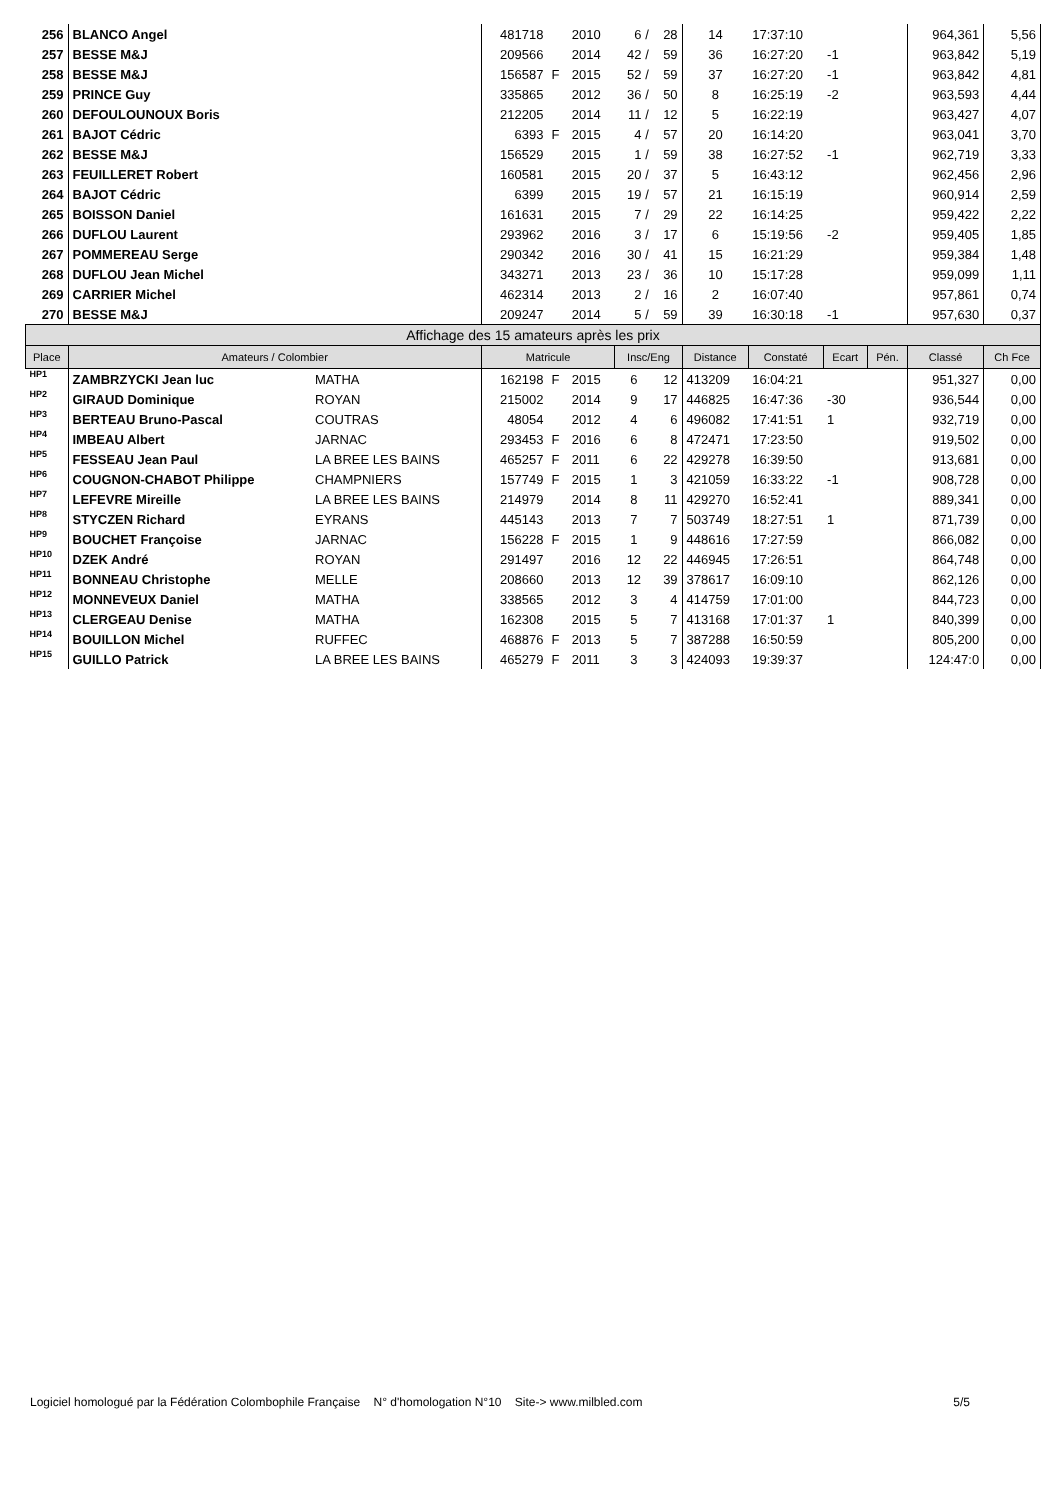| 256 | BLANCO Angel | | 481718 | | 2010 | 6 / | 28 | 14 | 17:37:10 | | | 964,361 | 5,56 |
| 257 | BESSE M&J | | 209566 | | 2014 | 42 / | 59 | 36 | 16:27:20 | -1 | | 963,842 | 5,19 |
| 258 | BESSE M&J | | 156587 | F | 2015 | 52 / | 59 | 37 | 16:27:20 | -1 | | 963,842 | 4,81 |
| 259 | PRINCE Guy | | 335865 | | 2012 | 36 / | 50 | 8 | 16:25:19 | -2 | | 963,593 | 4,44 |
| 260 | DEFOULOUNOUX Boris | | 212205 | | 2014 | 11 / | 12 | 5 | 16:22:19 | | | 963,427 | 4,07 |
| 261 | BAJOT Cédric | | 6393 | F | 2015 | 4 / | 57 | 20 | 16:14:20 | | | 963,041 | 3,70 |
| 262 | BESSE M&J | | 156529 | | 2015 | 1 / | 59 | 38 | 16:27:52 | -1 | | 962,719 | 3,33 |
| 263 | FEUILLERET Robert | | 160581 | | 2015 | 20 / | 37 | 5 | 16:43:12 | | | 962,456 | 2,96 |
| 264 | BAJOT Cédric | | 6399 | | 2015 | 19 / | 57 | 21 | 16:15:19 | | | 960,914 | 2,59 |
| 265 | BOISSON Daniel | | 161631 | | 2015 | 7 / | 29 | 22 | 16:14:25 | | | 959,422 | 2,22 |
| 266 | DUFLOU Laurent | | 293962 | | 2016 | 3 / | 17 | 6 | 15:19:56 | -2 | | 959,405 | 1,85 |
| 267 | POMMEREAU Serge | | 290342 | | 2016 | 30 / | 41 | 15 | 16:21:29 | | | 959,384 | 1,48 |
| 268 | DUFLOU Jean Michel | | 343271 | | 2013 | 23 / | 36 | 10 | 15:17:28 | | | 959,099 | 1,11 |
| 269 | CARRIER Michel | | 462314 | | 2013 | 2 / | 16 | 2 | 16:07:40 | | | 957,861 | 0,74 |
| 270 | BESSE M&J | | 209247 | | 2014 | 5 / | 59 | 39 | 16:30:18 | -1 | | 957,630 | 0,37 |
| Affichage des 15 amateurs après les prix | | | | | | | | | | | | | |
| Place | Amateurs / Colombier | | Matricule | | | Insc/Eng | | Distance | Constaté | Ecart | Pén. | Classé | Ch Fce |
| HP1 | ZAMBRZYCKI Jean luc | MATHA | 162198 | F | 2015 | 6 | 12 | 413209 | 16:04:21 | | | 951,327 | 0,00 |
| HP2 | GIRAUD Dominique | ROYAN | 215002 | | 2014 | 9 | 17 | 446825 | 16:47:36 | -30 | | 936,544 | 0,00 |
| HP3 | BERTEAU Bruno-Pascal | COUTRAS | 48054 | | 2012 | 4 | 6 | 496082 | 17:41:51 | 1 | | 932,719 | 0,00 |
| HP4 | IMBEAU Albert | JARNAC | 293453 | F | 2016 | 6 | 8 | 472471 | 17:23:50 | | | 919,502 | 0,00 |
| HP5 | FESSEAU Jean Paul | LA BREE LES BAINS | 465257 | F | 2011 | 6 | 22 | 429278 | 16:39:50 | | | 913,681 | 0,00 |
| HP6 | COUGNON-CHABOT Philippe | CHAMPNIERS | 157749 | F | 2015 | 1 | 3 | 421059 | 16:33:22 | -1 | | 908,728 | 0,00 |
| HP7 | LEFEVRE Mireille | LA BREE LES BAINS | 214979 | | 2014 | 8 | 11 | 429270 | 16:52:41 | | | 889,341 | 0,00 |
| HP8 | STYCZEN Richard | EYRANS | 445143 | | 2013 | 7 | 7 | 503749 | 18:27:51 | 1 | | 871,739 | 0,00 |
| HP9 | BOUCHET Françoise | JARNAC | 156228 | F | 2015 | 1 | 9 | 448616 | 17:27:59 | | | 866,082 | 0,00 |
| HP10 | DZEK André | ROYAN | 291497 | | 2016 | 12 | 22 | 446945 | 17:26:51 | | | 864,748 | 0,00 |
| HP11 | BONNEAU Christophe | MELLE | 208660 | | 2013 | 12 | 39 | 378617 | 16:09:10 | | | 862,126 | 0,00 |
| HP12 | MONNEVEUX Daniel | MATHA | 338565 | | 2012 | 3 | 4 | 414759 | 17:01:00 | | | 844,723 | 0,00 |
| HP13 | CLERGEAU Denise | MATHA | 162308 | | 2015 | 5 | 7 | 413168 | 17:01:37 | 1 | | 840,399 | 0,00 |
| HP14 | BOUILLON Michel | RUFFEC | 468876 | F | 2013 | 5 | 7 | 387288 | 16:50:59 | | | 805,200 | 0,00 |
| HP15 | GUILLO Patrick | LA BREE LES BAINS | 465279 | F | 2011 | 3 | 3 | 424093 | 19:39:37 | | | 124:47:0 | 0,00 |
Logiciel homologué par la Fédération Colombophile Française N° d'homologation N°10 Site-> www.milbled.com 5/5